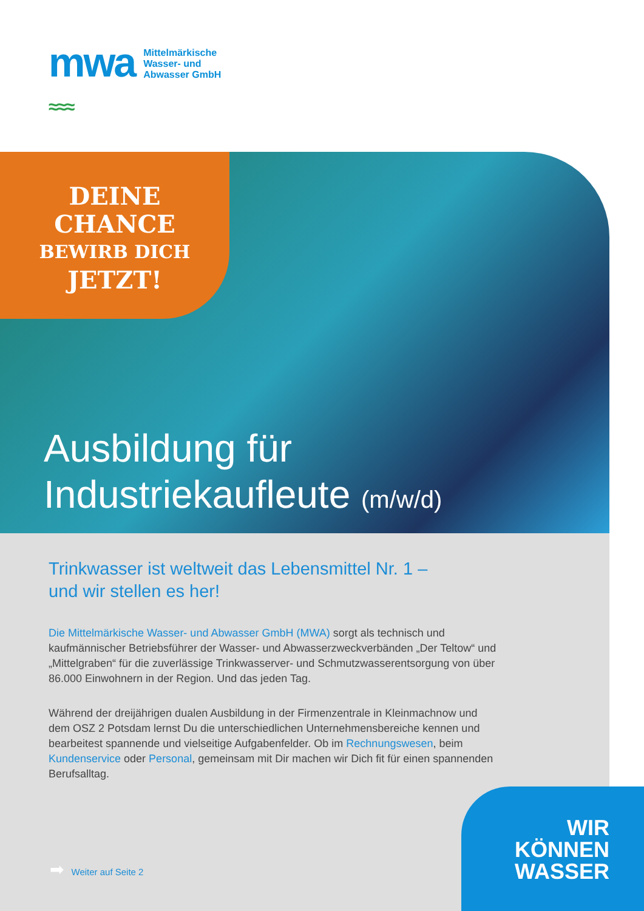mwa
≈≈≈
Mittelmärkische
Wasser- und
Abwasser GmbH
DEINE
CHANCE
BEWIRB DICH
JETZT!
Ausbildung für
Industriekaufleute (m/w/d)
Trinkwasser ist weltweit das Lebensmittel Nr. 1 –
und wir stellen es her!
Die Mittelmärkische Wasser- und Abwasser GmbH (MWA) sorgt als technisch und kaufmännischer Betriebsführer der Wasser- und Abwasserzweckverbänden „Der Teltow“ und „Mittelgraben“ für die zuverlässige Trinkwasserver- und Schmutzwasserentsorgung von über 86.000 Einwohnern in der Region. Und das jeden Tag.
Während der dreijährigen dualen Ausbildung in der Firmenzentrale in Kleinmachnow und dem OSZ 2 Potsdam lernst Du die unterschiedlichen Unternehmensbereiche kennen und bearbeitest spannende und vielseitige Aufgabenfelder. Ob im Rechnungswesen, beim Kundenservice oder Personal, gemeinsam mit Dir machen wir Dich fit für einen spannenden Berufsalltag.
➡ Weiter auf Seite 2
WIR
KÖNNEN
WASSER